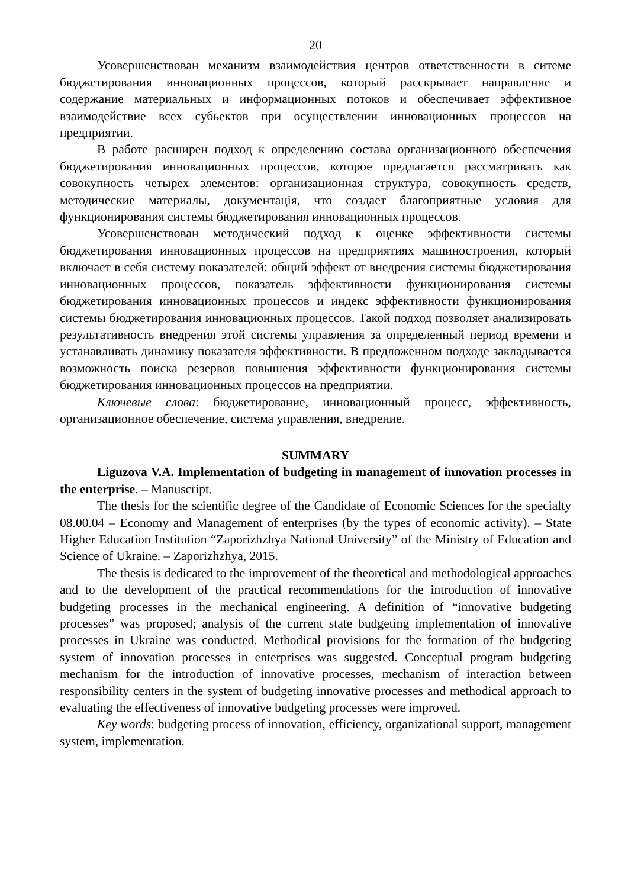20
Усовершенствован механизм взаимодействия центров ответственности в ситеме бюджетирования инновационных процессов, который расскрывает направление и содержание материальных и информационных потоков и обеспечивает эффективное взаимодействие всех субьектов при осуществлении инновационных процессов на предприятии.
В работе расширен подход к определению состава организационного обеспечения бюджетирования инновационных процессов, которое предлагается рассматривать как совокупность четырех элементов: организационная структура, совокупность средств, методические материалы, документацiя, что создает благоприятные условия для функционирования системы бюджетирования инновационных процессов.
Усовершенствован методический подход к оценке эффективности системы бюджетирования инновационных процессов на предприятиях машиностроения, который включает в себя систему показателей: общий эффект от внедрения системы бюджетирования инновационных процессов, показатель эффективности функционирования системы бюджетирования инновационных процессов и индекс эффективности функционирования системы бюджетирования инновационных процессов. Такой подход позволяет анализировать результативность внедрения этой системы управления за определенный период времени и устанавливать динамику показателя эффективности. В предложенном подходе закладывается возможность поиска резервов повышения эффективности функционирования системы бюджетирования инновационных процессов на предприятии.
Ключевые слова: бюджетирование, инновационный процесс, эффективность, организационное обеспечение, система управления, внедрение.
SUMMARY
Liguzova V.A. Implementation of budgeting in management of innovation processes in the enterprise. – Manuscript.
The thesis for the scientific degree of the Candidate of Economic Sciences for the specialty 08.00.04 – Economy and Management of enterprises (by the types of economic activity). – State Higher Education Institution “Zaporizhzhya National University” of the Ministry of Education and Science of Ukraine. – Zaporizhzhya, 2015.
The thesis is dedicated to the improvement of the theoretical and methodological approaches and to the development of the practical recommendations for the introduction of innovative budgeting processes in the mechanical engineering. A definition of “innovative budgeting processes” was proposed; analysis of the current state budgeting implementation of innovative processes in Ukraine was conducted. Methodical provisions for the formation of the budgeting system of innovation processes in enterprises was suggested. Conceptual program budgeting mechanism for the introduction of innovative processes, mechanism of interaction between responsibility centers in the system of budgeting innovative processes and methodical approach to evaluating the effectiveness of innovative budgeting processes were improved.
Key words: budgeting process of innovation, efficiency, organizational support, management system, implementation.